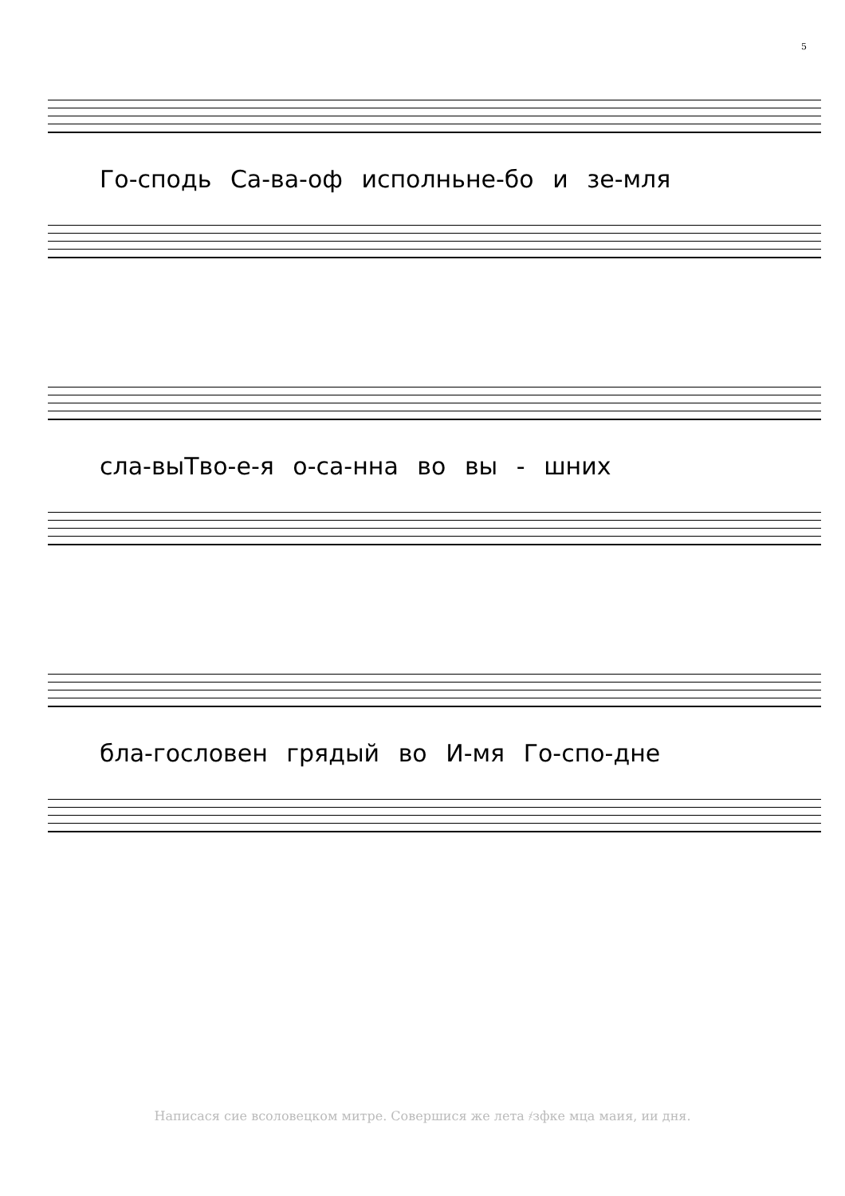5
Го-сподь Са-ва-оф исполньне-бо и зе-мля
сла-выТво-е-я о-са-нна во вы - шних
бла-гословен грядый во И-мя Го-спо-дне
Написася сие всоловецком митре. Совершися же лета ҂зфке мца маия, ии дня.